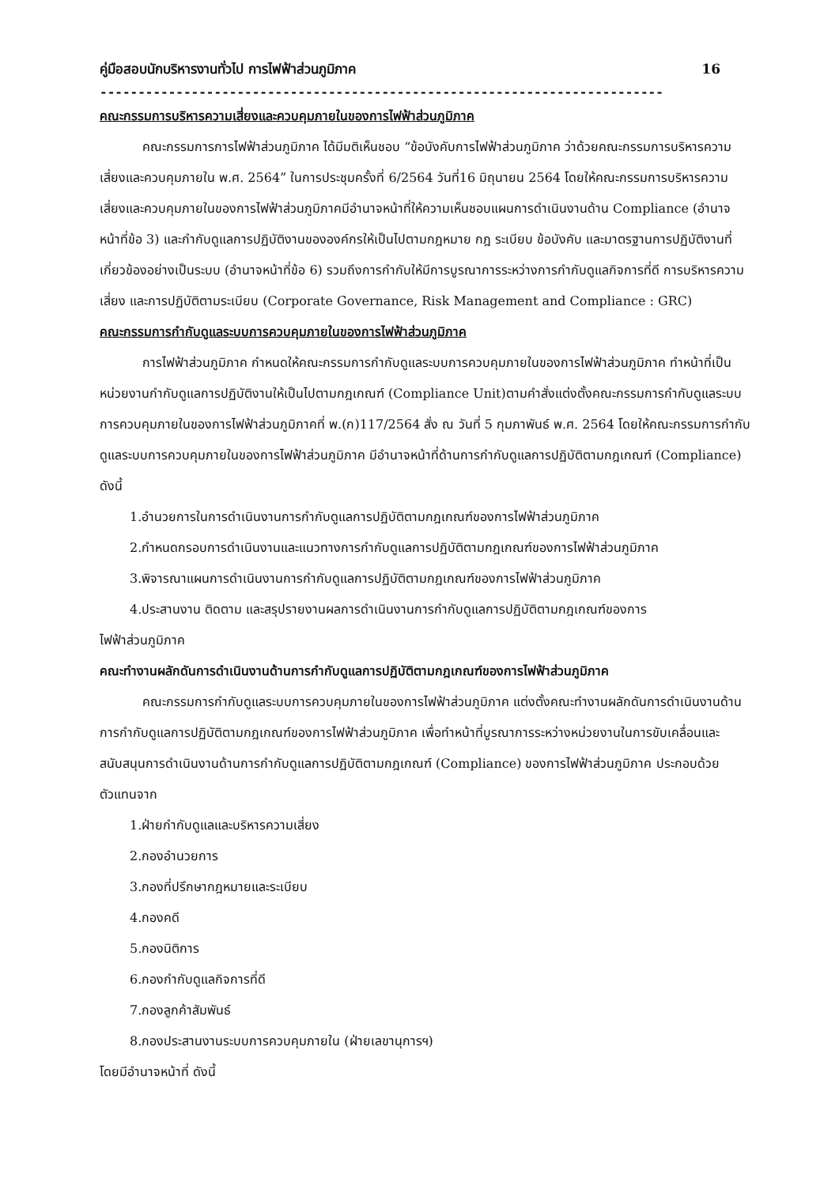คู่มือสอบนักบริหารงานทั่วไป การไฟฟ้าส่วนภูมิภาค 16
--------------------------------------------------------------------------
คณะกรรมการบริหารความเสี่ยงและควบคุมภายในของการไฟฟ้าส่วนภูมิภาค
คณะกรรมการการไฟฟ้าส่วนภูมิภาค ได้มีมติเห็นชอบ “ข้อบังคับการไฟฟ้าส่วนภูมิภาค ว่าด้วยคณะกรรมการบริหารความเสี่ยงและควบคุมภายใน พ.ศ. 2564” ในการประชุมครั้งที่ 6/2564 วันที่16 มิถุนายน 2564 โดยให้คณะกรรมการบริหารความเสี่ยงและควบคุมภายในของการไฟฟ้าส่วนภูมิภาคมีอำนาจหน้าที่ให้ความเห็นชอบแผนการดำเนินงานด้าน Compliance (อำนาจหน้าที่ข้อ 3) และกำกับดูแลการปฏิบัติงานขององค์กรให้เป็นไปตามกฎหมาย กฎ ระเบียบ ข้อบังคับ และมาตรฐานการปฏิบัติงานที่เกี่ยวข้องอย่างเป็นระบบ (อำนาจหน้าที่ข้อ 6) รวมถึงการกำกับให้มีการบูรณาการระหว่างการกำกับดูแลกิจการที่ดี การบริหารความเสี่ยง และการปฏิบัติตามระเบียบ (Corporate Governance, Risk Management and Compliance : GRC)
คณะกรรมการกำกับดูแลระบบการควบคุมภายในของการไฟฟ้าส่วนภูมิภาค
การไฟฟ้าส่วนภูมิภาค กำหนดให้คณะกรรมการกำกับดูแลระบบการควบคุมภายในของการไฟฟ้าส่วนภูมิภาค ทำหน้าที่เป็นหน่วยงานกำกับดูแลการปฏิบัติงานให้เป็นไปตามกฎเกณฑ์ (Compliance Unit)ตามคำสั่งแต่งตั้งคณะกรรมการกำกับดูแลระบบการควบคุมภายในของการไฟฟ้าส่วนภูมิภาคที่ พ.(ก)117/2564 สั่ง ณ วันที่ 5 กุมภาพันธ์ พ.ศ. 2564 โดยให้คณะกรรมการกำกับดูแลระบบการควบคุมภายในของการไฟฟ้าส่วนภูมิภาค มีอำนาจหน้าที่ด้านการกำกับดูแลการปฏิบัติตามกฎเกณฑ์ (Compliance) ดังนี้
1.อำนวยการในการดำเนินงานการกำกับดูแลการปฏิบัติตามกฎเกณฑ์ของการไฟฟ้าส่วนภูมิภาค
2.กำหนดกรอบการดำเนินงานและแนวทางการกำกับดูแลการปฏิบัติตามกฎเกณฑ์ของการไฟฟ้าส่วนภูมิภาค
3.พิจารณาแผนการดำเนินงานการกำกับดูแลการปฏิบัติตามกฎเกณฑ์ของการไฟฟ้าส่วนภูมิภาค
4.ประสานงาน ติดตาม และสรุปรายงานผลการดำเนินงานการกำกับดูแลการปฏิบัติตามกฎเกณฑ์ของการ
ไฟฟ้าส่วนภูมิภาค
คณะทำงานผลักดันการดำเนินงานด้านการกำกับดูแลการปฏิบัติตามกฎเกณฑ์ของการไฟฟ้าส่วนภูมิภาค
คณะกรรมการกำกับดูแลระบบการควบคุมภายในของการไฟฟ้าส่วนภูมิภาค แต่งตั้งคณะทำงานผลักดันการดำเนินงานด้านการกำกับดูแลการปฏิบัติตามกฎเกณฑ์ของการไฟฟ้าส่วนภูมิภาค เพื่อทำหน้าที่บูรณาการระหว่างหน่วยงานในการขับเคลื่อนและสนับสนุนการดำเนินงานด้านการกำกับดูแลการปฏิบัติตามกฎเกณฑ์ (Compliance) ของการไฟฟ้าส่วนภูมิภาค ประกอบด้วยตัวแทนจาก
1.ฝ่ายกำกับดูแลและบริหารความเสี่ยง
2.กองอำนวยการ
3.กองที่ปรึกษากฎหมายและระเบียบ
4.กองคดี
5.กองนิติการ
6.กองกำกับดูแลกิจการที่ดี
7.กองลูกค้าสัมพันธ์
8.กองประสานงานระบบการควบคุมภายใน (ฝ่ายเลขานุการฯ)
โดยมีอำนาจหน้าที่ ดังนี้